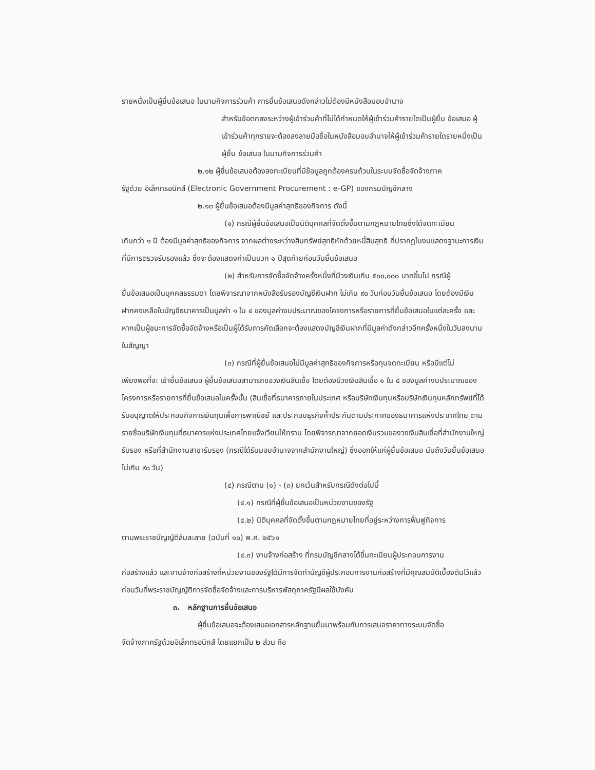รายหนึ่งเป็นผู้ยื่นข้อเสนอ ในนามกิจการร่วมค้า การยื่นข้อเสนอดังกล่าวไม่ต้องมีหนังสือมอบอำนาจ
สำหรับข้อตกลงระหว่างผู้เข้าร่วมค้าที่ไม่ได้กำหนดให้ผู้เข้าร่วมค้ารายใดเป็นผู้ยื่น ข้อเสนอ ผู้เข้าร่วมค้าทุกรายจะต้องลงลายมือชื่อในหนังสือมอบอำนาจให้ผู้เข้าร่วมค้ารายใดรายหนึ่งเป็นผู้ยื่น ข้อเสนอ ในนามกิจการร่วมค้า
๒.๑๒ ผู้ยื่นข้อเสนอต้องลงทะเบียนที่มีข้อมูลถูกต้องครบถ้วนในระบบจัดซื้อจัดจ้างภาค
รัฐด้วย อิเล็กทรอนิกส์ (Electronic Government Procurement : e-GP) ของกรมบัญชีกลาง
๒.๑๓ ผู้ยื่นข้อเสนอต้องมีมูลค่าสุทธิของกิจการ ดังนี้
(๑) กรณีผู้ยื่นข้อเสนอเป็นนิติบุคคลที่จัดตั้งขึ้นตามกฎหมายไทยซึ่งได้จดทะเบียน
เกินกว่า ๑ ปี ต้องมีมูลค่าสุทธิของกิจการ จากผลต่างระหว่างสินทรัพย์สุทธิหักด้วยหนี้สินสุทธิ ที่ปรากฏในงบแสดงฐานะการเงินที่มีการตรวจรับรองแล้ว ซึ่งจะต้องแสดงค่าเป็นบวก ๑ ปีสุดท้ายก่อนวันยื่นข้อเสนอ
(๒) สำหรับการจัดซื้อจัดจ้างครั้งหนึ่งที่มีวงเงินเกิน ๕๐๐,๐๐๐ บาทขึ้นไป กรณีผู้
ยื่นข้อเสนอเป็นบุคคลธรรมดา โดยพิจารณาจากหนังสือรับรองบัญชีเงินฝาก ไม่เกิน ๙๐ วันก่อนวันยื่นข้อเสนอ โดยต้องมีเงินฝากคงเหลือในบัญชีธนาคารเป็นมูลค่า ๑ ใน ๔ ของมูลค่างบประมาณของโครงการหรือรายการที่ยื่นข้อเสนอในแต่ละครั้ง และหากเป็นผู้ชนะการจัดซื้อจัดจ้างหรือเป็นผู้ได้รับการคัดเลือกจะต้องแสดงบัญชีเงินฝากที่มีมูลค่าดังกล่าวอีกครั้งหนึ่งในวันลงนามในสัญญา
(๓) กรณีที่ผู้ยื่นข้อเสนอไม่มีมูลค่าสุทธิของกิจการหรือทุนจดทะเบียน หรือมีแต่ไม่
เพียงพอที่จะ เข้ายื่นข้อเสนอ ผู้ยื่นข้อเสนอสามารถขอวงเงินสินเชื่อ โดยต้องมีวงเงินสินเชื่อ ๑ ใน ๔ ของมูลค่างบประมาณของโครงการหรือรายการที่ยื่นข้อเสนอในครั้งนั้น (สินเชื่อที่ธนาคารภายในประเทศ หรือบริษัทเงินทุนหรือบริษัทเงินทุนหลักทรัพย์ที่ได้รับอนุญาตให้ประกอบกิจการเงินทุนเพื่อการพาณิชย์ และประกอบธุรกิจค้ำประกันตามประกาศของธนาคารแห่งประเทศไทย ตามรายชื่อบริษัทเงินทุนที่ธนาคารแห่งประเทศไทยแจ้งเวียนให้ทราบ โดยพิจารณาจากยอดเงินรวมของวงเงินสินเชื่อที่สำนักงานใหญ่รับรอง หรือที่สำนักงานสาขารับรอง (กรณีได้รับมอบอำนาจจากสำนักงานใหญ่) ซึ่งออกให้แก่ผู้ยื่นข้อเสนอ นับถึงวันยื่นข้อเสนอไม่เกิน ๙๐ วัน)
(๔) กรณีตาม (๑) - (๓) ยกเว้นสำหรับกรณีดังต่อไปนี้
(๔.๑) กรณีที่ผู้ยื่นข้อเสนอเป็นหน่วยงานของรัฐ
(๔.๒) นิติบุคคลที่จัดตั้งขึ้นตามกฎหมายไทยที่อยู่ระหว่างการฟื้นฟูกิจการ
ตามพระราชบัญญัติล้มละลาย (ฉบับที่ ๑๐) พ.ศ. ๒๕๖๑
(๔.๓) งานจ้างก่อสร้าง ที่กรมบัญชีกลางได้ขึ้นทะเบียนผู้ประกอบการงาน
ก่อสร้างแล้ว และงานจ้างก่อสร้างที่หน่วยงานของรัฐได้มีการจัดทำบัญชีผู้ประกอบการงานก่อสร้างที่มีคุณสมบัติเบื้องต้นไว้แล้ว ก่อนวันที่พระราชบัญญัติการจัดซื้อจัดจ้างและการบริหารพัสดุภาครัฐมีผลใช้บังคับ
๓. หลักฐานการยื่นข้อเสนอ
ผู้ยื่นข้อเสนอจะต้องเสนอเอกสารหลักฐานยื่นมาพร้อมกับการเสนอราคาทางระบบจัดซื้อ
จัดจ้างภาครัฐด้วยอิเล็กทรอนิกส์ โดยแยกเป็น ๒ ส่วน คือ